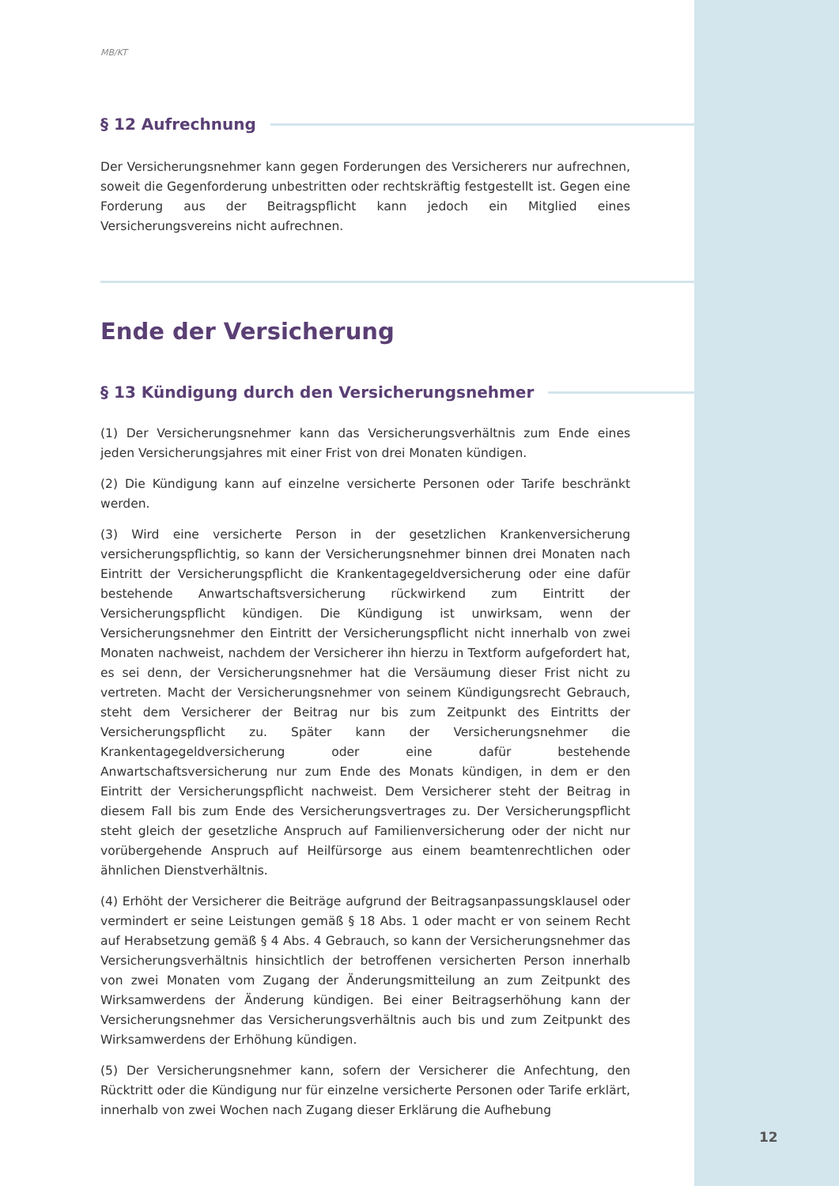MB/KT
§ 12 Aufrechnung
Der Versicherungsnehmer kann gegen Forderungen des Versicherers nur auf­rechnen, soweit die Gegenforderung unbestritten oder rechtskräftig festgestellt ist. Gegen eine Forderung aus der Beitragspflicht kann jedoch ein Mitglied eines Versicherungsvereins nicht aufrechnen.
Ende der Versicherung
§ 13 Kündigung durch den Versicherungsnehmer
(1) Der Versicherungsnehmer kann das Versicherungsverhältnis zum Ende eines jeden Versicherungsjahres mit einer Frist von drei Monaten kündigen.
(2) Die Kündigung kann auf einzelne versicherte Personen oder Tarife beschränkt werden.
(3) Wird eine versicherte Person in der gesetzlichen Krankenversicherung versicherungspflichtig, so kann der Versicherungsnehmer binnen drei Monaten nach Eintritt der Versicherungspflicht die Krankentagegeldversicherung oder eine dafür bestehende Anwartschaftsversicherung rückwirkend zum Eintritt der Versicherungspflicht kündigen. Die Kündigung ist unwirksam, wenn der Versicherungsnehmer den Eintritt der Versicherungspflicht nicht innerhalb von zwei Monaten nachweist, nachdem der Versicherer ihn hierzu in Textform aufgefordert hat, es sei denn, der Versicherungsnehmer hat die Versäumung dieser Frist nicht zu vertreten. Macht der Versicherungsnehmer von seinem Kündigungsrecht Gebrauch, steht dem Versicherer der Beitrag nur bis zum Zeitpunkt des Eintritts der Versicherungspflicht zu. Später kann der Versicherungsnehmer die Krankentagegeldversicherung oder eine dafür bestehende Anwartschaftsversicherung nur zum Ende des Monats kündigen, in dem er den Eintritt der Versicherungspflicht nachweist. Dem Versicherer steht der Beitrag in diesem Fall bis zum Ende des Versicherungsvertrages zu. Der Versicherungspflicht steht gleich der gesetzliche Anspruch auf Familienversicherung oder der nicht nur vorübergehende Anspruch auf Heilfürsorge aus einem beamtenrechtlichen oder ähnlichen Dienstverhältnis.
(4) Erhöht der Versicherer die Beiträge aufgrund der Beitragsanpassungsklausel oder vermindert er seine Leistungen gemäß § 18 Abs. 1 oder macht er von seinem Recht auf Herabsetzung gemäß § 4 Abs. 4 Gebrauch, so kann der Versicherungsnehmer das Versicherungsverhältnis hinsichtlich der betroffenen versicherten Person innerhalb von zwei Monaten vom Zugang der Änderungsmitteilung an zum Zeitpunkt des Wirksamwerdens der Änderung kündigen. Bei einer Beitragserhöhung kann der Versicherungsnehmer das Versicherungsverhältnis auch bis und zum Zeitpunkt des Wirksamwerdens der Erhöhung kündigen.
(5) Der Versicherungsnehmer kann, sofern der Versicherer die Anfechtung, den Rücktritt oder die Kündigung nur für einzelne versicherte Personen oder Tarife erklärt, innerhalb von zwei Wochen nach Zugang dieser Erklärung die Aufhebung
12